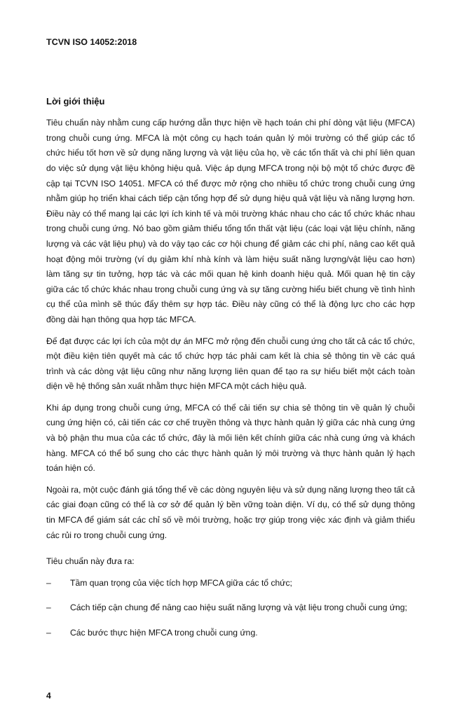TCVN ISO 14052:2018
Lời giới thiệu
Tiêu chuẩn này nhằm cung cấp hướng dẫn thực hiện về hạch toán chi phí dòng vật liệu (MFCA) trong chuỗi cung ứng. MFCA là một công cụ hạch toán quản lý môi trường có thể giúp các tổ chức hiểu tốt hơn về sử dụng năng lượng và vật liệu của họ, về các tổn thất và chi phí liên quan do việc sử dụng vật liệu không hiệu quả. Việc áp dụng MFCA trong nội bộ một tổ chức được đề cập tại TCVN ISO 14051. MFCA có thể được mở rộng cho nhiều tổ chức trong chuỗi cung ứng nhằm giúp họ triển khai cách tiếp cận tổng hợp để sử dụng hiệu quả vật liệu và năng lượng hơn. Điều này có thể mang lại các lợi ích kinh tế và môi trường khác nhau cho các tổ chức khác nhau trong chuỗi cung ứng. Nó bao gồm giảm thiểu tổng tổn thất vật liệu (các loại vật liệu chính, năng lượng và các vật liệu phụ) và do vậy tạo các cơ hội chung để giảm các chi phí, nâng cao kết quả hoạt động môi trường (ví dụ giảm khí nhà kính và làm hiệu suất năng lượng/vật liệu cao hơn) làm tăng sự tin tưởng, hợp tác và các mối quan hệ kinh doanh hiệu quả. Mối quan hệ tin cậy giữa các tổ chức khác nhau trong chuỗi cung ứng và sự tăng cường hiểu biết chung về tình hình cụ thể của mình sẽ thúc đẩy thêm sự hợp tác. Điều này cũng có thể là động lực cho các hợp đồng dài hạn thông qua hợp tác MFCA.
Để đạt được các lợi ích của một dự án MFC mở rộng đến chuỗi cung ứng cho tất cả các tổ chức, một điều kiện tiên quyết mà các tổ chức hợp tác phải cam kết là chia sẻ thông tin về các quá trình và các dòng vật liệu cũng như năng lượng liên quan để tạo ra sự hiểu biết một cách toàn diện về hệ thống sản xuất nhằm thực hiện MFCA một cách hiệu quả.
Khi áp dụng trong chuỗi cung ứng, MFCA có thể cải tiến sự chia sẻ thông tin về quản lý chuỗi cung ứng hiện có, cải tiến các cơ chế truyền thông và thực hành quản lý giữa các nhà cung ứng và bộ phận thu mua của các tổ chức, đây là mối liên kết chính giữa các nhà cung ứng và khách hàng. MFCA có thể bổ sung cho các thực hành quản lý môi trường và thực hành quản lý hạch toán hiện có.
Ngoài ra, một cuộc đánh giá tổng thể về các dòng nguyên liệu và sử dụng năng lượng theo tất cả các giai đoạn cũng có thể là cơ sở để quản lý bền vững toàn diện. Ví dụ, có thể sử dụng thông tin MFCA để giám sát các chỉ số về môi trường, hoặc trợ giúp trong việc xác định và giảm thiểu các rủi ro trong chuỗi cung ứng.
Tiêu chuẩn này đưa ra:
– Tầm quan trọng của việc tích hợp MFCA giữa các tổ chức;
– Cách tiếp cận chung để nâng cao hiệu suất năng lượng và vật liệu trong chuỗi cung ứng;
– Các bước thực hiện MFCA trong chuỗi cung ứng.
4